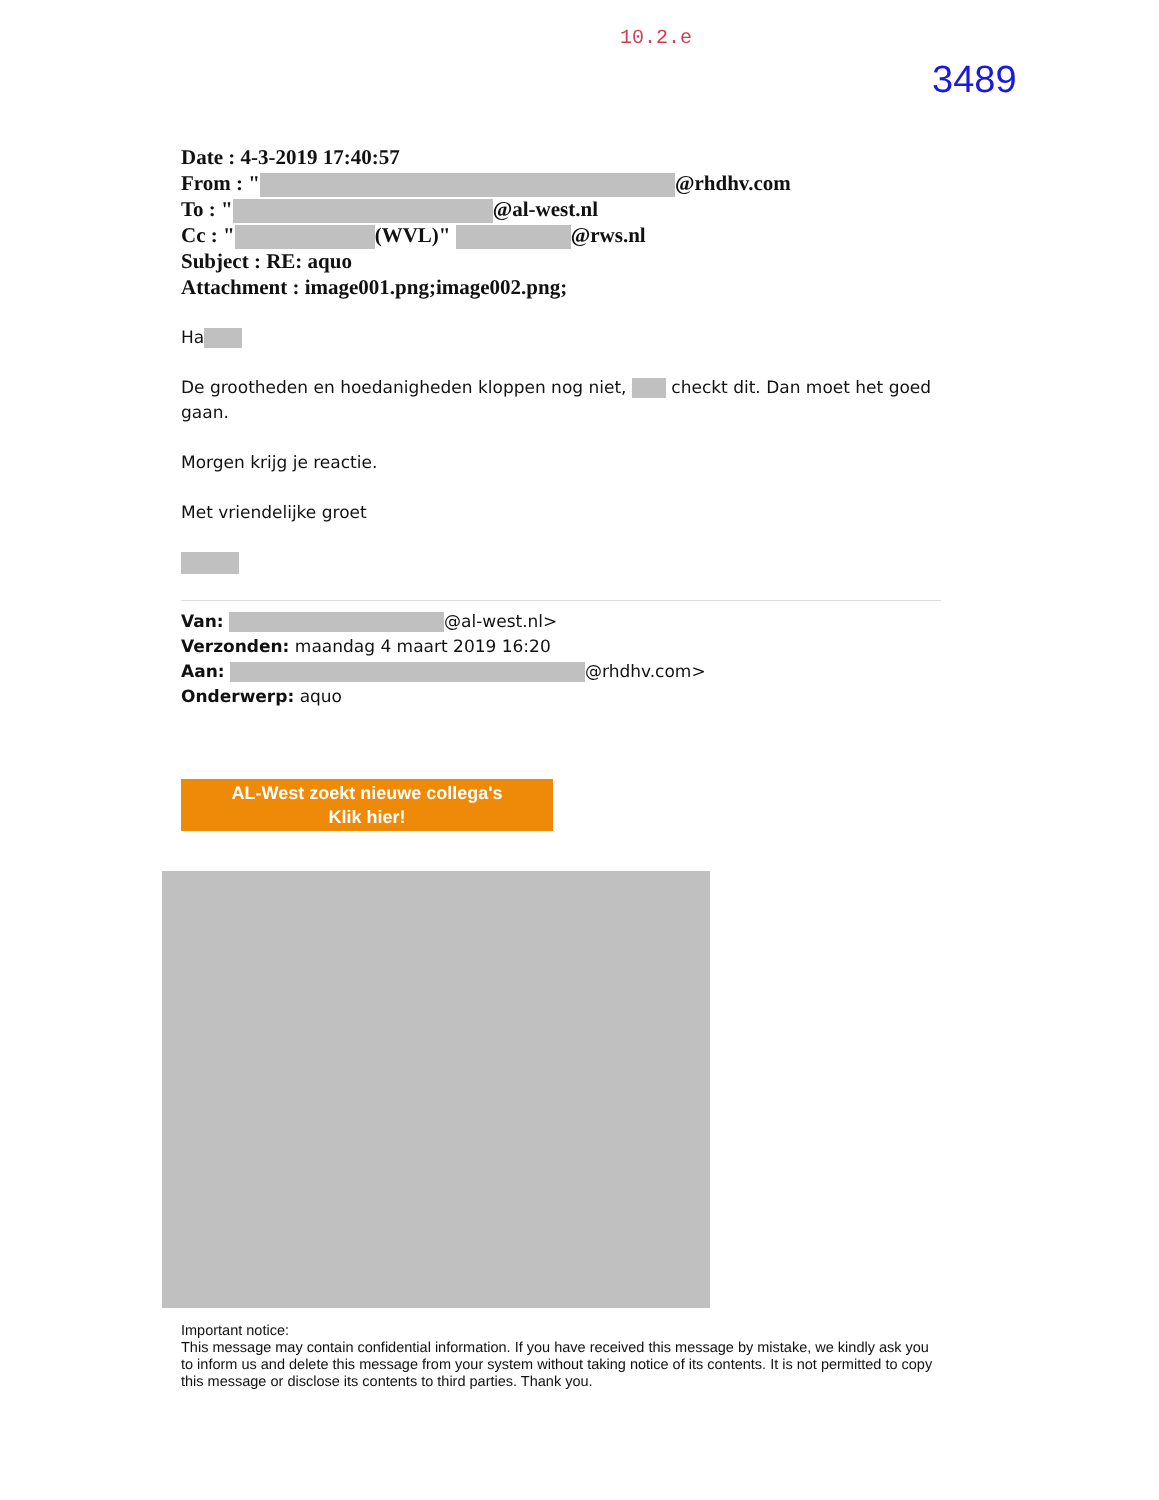10.2.e
3489
Date : 4-3-2019 17:40:57
From : " @rhdhv.com
To : " @al-west.nl
Cc : " (WVL)" @rws.nl
Subject : RE: aquo
Attachment : image001.png;image002.png;
Ha
De grootheden en hoedanigheden kloppen nog niet, checkt dit. Dan moet het goed gaan.
Morgen krijg je reactie.
Met vriendelijke groet
Van: @al-west.nl>
Verzonden: maandag 4 maart 2019 16:20
Aan: @rhdhv.com>
Onderwerp: aquo
AL-West zoekt nieuwe collega's
Klik hier!
Important notice:
This message may contain confidential information. If you have received this message by mistake, we kindly ask you to inform us and delete this message from your system without taking notice of its contents. It is not permitted to copy this message or disclose its contents to third parties. Thank you.